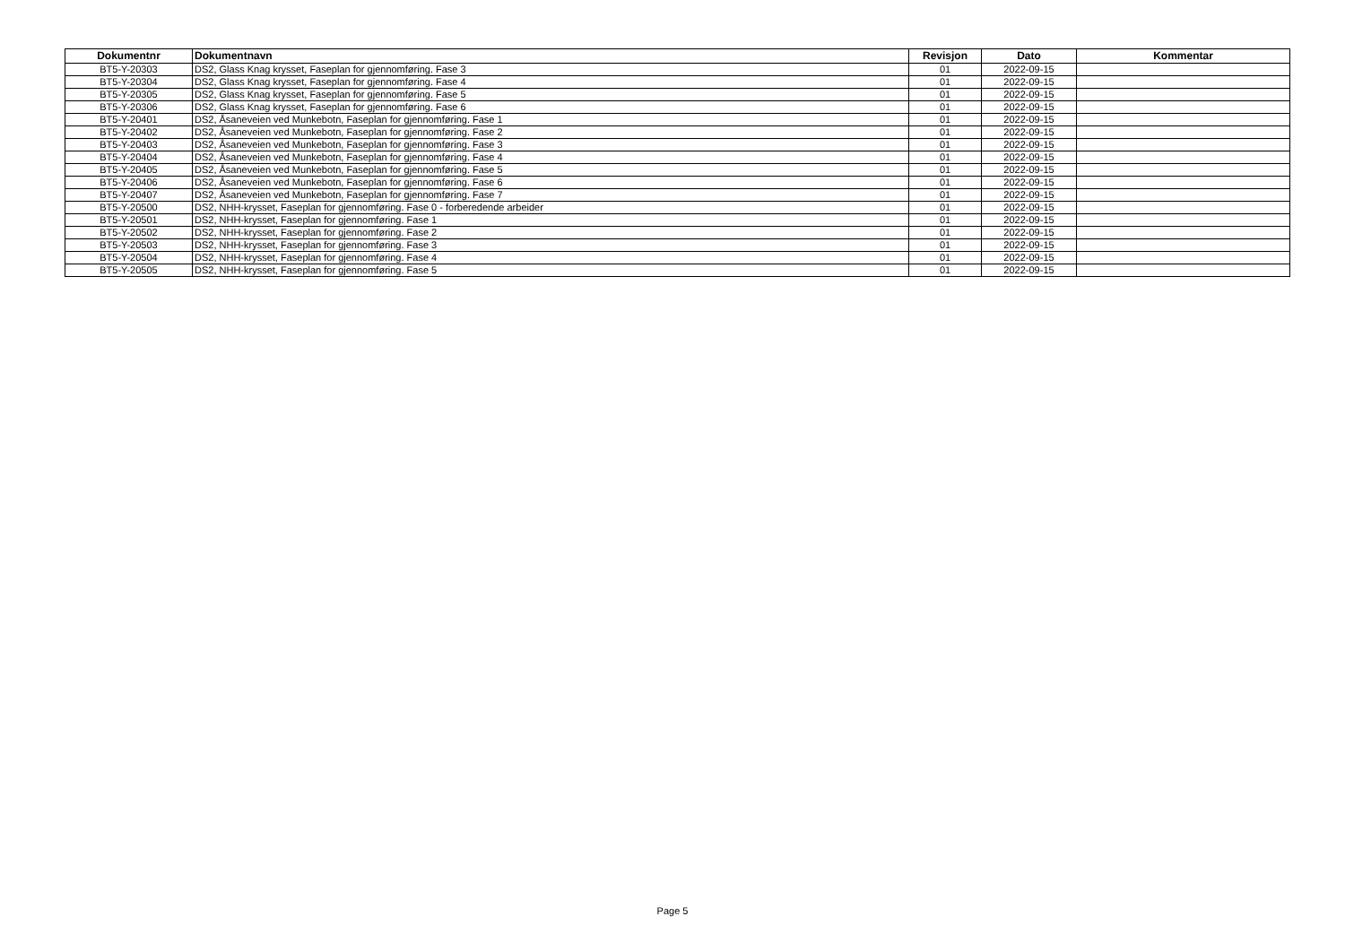| Dokumentnr | Dokumentnavn | Revisjon | Dato | Kommentar |
| --- | --- | --- | --- | --- |
| BT5-Y-20303 | DS2, Glass Knag krysset, Faseplan for gjennomføring. Fase 3 | 01 | 2022-09-15 | |
| BT5-Y-20304 | DS2, Glass Knag krysset, Faseplan for gjennomføring. Fase 4 | 01 | 2022-09-15 | |
| BT5-Y-20305 | DS2, Glass Knag krysset, Faseplan for gjennomføring. Fase 5 | 01 | 2022-09-15 | |
| BT5-Y-20306 | DS2, Glass Knag krysset, Faseplan for gjennomføring. Fase 6 | 01 | 2022-09-15 | |
| BT5-Y-20401 | DS2, Åsaneveien ved Munkebotn, Faseplan for gjennomføring. Fase 1 | 01 | 2022-09-15 | |
| BT5-Y-20402 | DS2, Åsaneveien ved Munkebotn, Faseplan for gjennomføring. Fase 2 | 01 | 2022-09-15 | |
| BT5-Y-20403 | DS2, Åsaneveien ved Munkebotn, Faseplan for gjennomføring. Fase 3 | 01 | 2022-09-15 | |
| BT5-Y-20404 | DS2, Åsaneveien ved Munkebotn, Faseplan for gjennomføring. Fase 4 | 01 | 2022-09-15 | |
| BT5-Y-20405 | DS2, Åsaneveien ved Munkebotn, Faseplan for gjennomføring. Fase 5 | 01 | 2022-09-15 | |
| BT5-Y-20406 | DS2, Åsaneveien ved Munkebotn, Faseplan for gjennomføring. Fase 6 | 01 | 2022-09-15 | |
| BT5-Y-20407 | DS2, Åsaneveien ved Munkebotn, Faseplan for gjennomføring. Fase 7 | 01 | 2022-09-15 | |
| BT5-Y-20500 | DS2, NHH-krysset, Faseplan for gjennomføring. Fase 0 - forberedende arbeider | 01 | 2022-09-15 | |
| BT5-Y-20501 | DS2, NHH-krysset, Faseplan for gjennomføring. Fase 1 | 01 | 2022-09-15 | |
| BT5-Y-20502 | DS2, NHH-krysset, Faseplan for gjennomføring. Fase 2 | 01 | 2022-09-15 | |
| BT5-Y-20503 | DS2, NHH-krysset, Faseplan for gjennomføring. Fase 3 | 01 | 2022-09-15 | |
| BT5-Y-20504 | DS2, NHH-krysset, Faseplan for gjennomføring. Fase 4 | 01 | 2022-09-15 | |
| BT5-Y-20505 | DS2, NHH-krysset, Faseplan for gjennomføring. Fase 5 | 01 | 2022-09-15 | |
Page 5